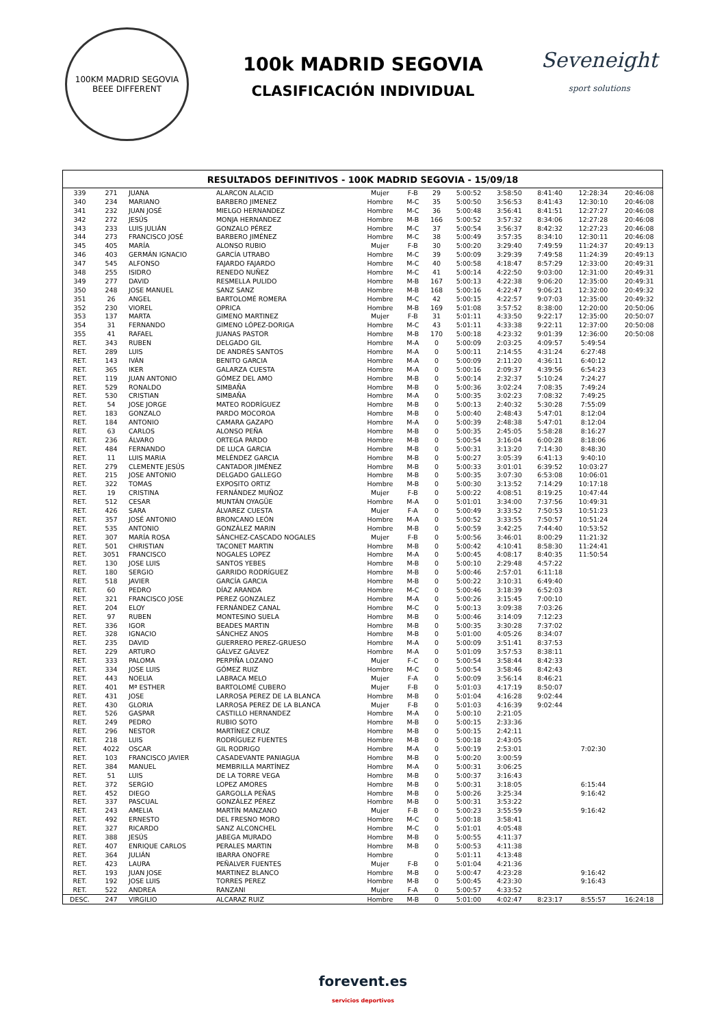100KM MADRID SEGOVIA
BEEE DIFFERENT
100k MADRID SEGOVIA
CLASIFICACIÓN INDIVIDUAL
Seveneight
sport solutions
RESULTADOS DEFINITIVOS - 100K MADRID SEGOVIA - 15/09/18
| 339 | 271 | JUANA | ALARCON ALACID | Mujer | F-B | 29 | 5:00:52 | 3:58:50 | 8:41:40 | 12:28:34 | 20:46:08 |
| 340 | 234 | MARIANO | BARBERO JIMENEZ | Hombre | M-C | 35 | 5:00:50 | 3:56:53 | 8:41:43 | 12:30:10 | 20:46:08 |
| 341 | 232 | JUAN JOSÉ | MIELGO HERNANDEZ | Hombre | M-C | 36 | 5:00:48 | 3:56:41 | 8:41:51 | 12:27:27 | 20:46:08 |
| 342 | 272 | JESÚS | MONJA HERNANDEZ | Hombre | M-B | 166 | 5:00:52 | 3:57:32 | 8:34:06 | 12:27:28 | 20:46:08 |
| 343 | 233 | LUIS JULIÁN | GONZALO PÉREZ | Hombre | M-C | 37 | 5:00:54 | 3:56:37 | 8:42:32 | 12:27:23 | 20:46:08 |
| 344 | 273 | FRANCISCO JOSÉ | BARBERO JIMÉNEZ | Hombre | M-C | 38 | 5:00:49 | 3:57:35 | 8:34:10 | 12:30:11 | 20:46:08 |
| 345 | 405 | MARÍA | ALONSO RUBIO | Mujer | F-B | 30 | 5:00:20 | 3:29:40 | 7:49:59 | 11:24:37 | 20:49:13 |
| 346 | 403 | GERMÁN IGNACIO | GARCÍA UTRABO | Hombre | M-C | 39 | 5:00:09 | 3:29:39 | 7:49:58 | 11:24:39 | 20:49:13 |
| 347 | 545 | ALFONSO | FAJARDO FAJARDO | Hombre | M-C | 40 | 5:00:58 | 4:18:47 | 8:57:29 | 12:33:00 | 20:49:31 |
| 348 | 255 | ISIDRO | RENEDO NUÑEZ | Hombre | M-C | 41 | 5:00:14 | 4:22:50 | 9:03:00 | 12:31:00 | 20:49:31 |
| 349 | 277 | DAVID | RESMELLA PULIDO | Hombre | M-B | 167 | 5:00:13 | 4:22:38 | 9:06:20 | 12:35:00 | 20:49:31 |
| 350 | 248 | JOSE MANUEL | SANZ SANZ | Hombre | M-B | 168 | 5:00:16 | 4:22:47 | 9:06:21 | 12:32:00 | 20:49:32 |
| 351 | 26 | ANGEL | BARTOLOMÉ ROMERA | Hombre | M-C | 42 | 5:00:15 | 4:22:57 | 9:07:03 | 12:35:00 | 20:49:32 |
| 352 | 230 | VIOREL | OPRICA | Hombre | M-B | 169 | 5:01:08 | 3:57:52 | 8:38:00 | 12:20:00 | 20:50:06 |
| 353 | 137 | MARTA | GIMENO MARTINEZ | Mujer | F-B | 31 | 5:01:11 | 4:33:50 | 9:22:17 | 12:35:00 | 20:50:07 |
| 354 | 31 | FERNANDO | GIMENO LÓPEZ-DORIGA | Hombre | M-C | 43 | 5:01:11 | 4:33:38 | 9:22:11 | 12:37:00 | 20:50:08 |
| 355 | 41 | RAFAEL | JUANAS PASTOR | Hombre | M-B | 170 | 5:00:18 | 4:23:32 | 9:01:39 | 12:36:00 | 20:50:08 |
| RET. | 343 | RUBEN | DELGADO GIL | Hombre | M-A | 0 | 5:00:09 | 2:03:25 | 4:09:57 | 5:49:54 | |
| RET. | 289 | LUIS | DE ANDRÉS SANTOS | Hombre | M-A | 0 | 5:00:11 | 2:14:55 | 4:31:24 | 6:27:48 | |
| RET. | 143 | IVÁN | BENITO GARCIA | Hombre | M-A | 0 | 5:00:09 | 2:11:20 | 4:36:11 | 6:40:12 | |
| RET. | 365 | IKER | GALARZA CUESTA | Hombre | M-A | 0 | 5:00:16 | 2:09:37 | 4:39:56 | 6:54:23 | |
| RET. | 119 | JUAN ANTONIO | GÓMEZ DEL AMO | Hombre | M-B | 0 | 5:00:14 | 2:32:37 | 5:10:24 | 7:24:27 | |
| RET. | 529 | RONALDO | SIMBAÑA | Hombre | M-B | 0 | 5:00:36 | 3:02:24 | 7:08:35 | 7:49:24 | |
| RET. | 530 | CRISTIAN | SIMBAÑA | Hombre | M-A | 0 | 5:00:35 | 3:02:23 | 7:08:32 | 7:49:25 | |
| RET. | 54 | JOSE JORGE | MATEO RODRÍGUEZ | Hombre | M-B | 0 | 5:00:13 | 2:40:32 | 5:30:28 | 7:55:09 | |
| RET. | 183 | GONZALO | PARDO MOCOROA | Hombre | M-B | 0 | 5:00:40 | 2:48:43 | 5:47:01 | 8:12:04 | |
| RET. | 184 | ANTONIO | CAMARA GAZAPO | Hombre | M-A | 0 | 5:00:39 | 2:48:38 | 5:47:01 | 8:12:04 | |
| RET. | 63 | CARLOS | ALONSO PEÑA | Hombre | M-B | 0 | 5:00:35 | 2:45:05 | 5:58:28 | 8:16:27 | |
| RET. | 236 | ÁLVARO | ORTEGA PARDO | Hombre | M-B | 0 | 5:00:54 | 3:16:04 | 6:00:28 | 8:18:06 | |
| RET. | 484 | FERNANDO | DE LUCA GARCIA | Hombre | M-B | 0 | 5:00:31 | 3:13:20 | 7:14:30 | 8:48:30 | |
| RET. | 11 | LUIS MARIA | MELÉNDEZ GARCIA | Hombre | M-B | 0 | 5:00:27 | 3:05:39 | 6:41:13 | 9:40:10 | |
| RET. | 279 | CLEMENTE JESÚS | CANTADOR JIMÉNEZ | Hombre | M-B | 0 | 5:00:33 | 3:01:01 | 6:39:52 | 10:03:27 | |
| RET. | 215 | JOSE ANTONIO | DELGADO GALLEGO | Hombre | M-B | 0 | 5:00:35 | 3:07:30 | 6:53:08 | 10:06:01 | |
| RET. | 322 | TOMAS | EXPOSITO ORTIZ | Hombre | M-B | 0 | 5:00:30 | 3:13:52 | 7:14:29 | 10:17:18 | |
| RET. | 19 | CRISTINA | FERNÁNDEZ MUÑOZ | Mujer | F-B | 0 | 5:00:22 | 4:08:51 | 8:19:25 | 10:47:44 | |
| RET. | 512 | CESAR | MUNTÁN OYAGÜE | Hombre | M-A | 0 | 5:01:01 | 3:34:00 | 7:37:56 | 10:49:31 | |
| RET. | 426 | SARA | ÁLVAREZ CUESTA | Mujer | F-A | 0 | 5:00:49 | 3:33:52 | 7:50:53 | 10:51:23 | |
| RET. | 357 | JOSÉ ANTONIO | BRONCANO LEÓN | Hombre | M-A | 0 | 5:00:52 | 3:33:55 | 7:50:57 | 10:51:24 | |
| RET. | 535 | ANTONIO | GONZÁLEZ MARIN | Hombre | M-B | 0 | 5:00:59 | 3:42:25 | 7:44:40 | 10:53:52 | |
| RET. | 307 | MARÍA ROSA | SÁNCHEZ-CASCADO NOGALES | Mujer | F-B | 0 | 5:00:56 | 3:46:01 | 8:00:29 | 11:21:32 | |
| RET. | 501 | CHRISTIAN | TACONET MARTIN | Hombre | M-B | 0 | 5:00:42 | 4:10:41 | 8:58:30 | 11:24:41 | |
| RET. | 3051 | FRANCISCO | NOGALES LOPEZ | Hombre | M-A | 0 | 5:00:45 | 4:08:17 | 8:40:35 | 11:50:54 | |
| RET. | 130 | JOSE LUIS | SANTOS YEBES | Hombre | M-B | 0 | 5:00:10 | 2:29:48 | 4:57:22 | | |
| RET. | 180 | SERGIO | GARRIDO RODRÍGUEZ | Hombre | M-B | 0 | 5:00:46 | 2:57:01 | 6:11:18 | | |
| RET. | 518 | JAVIER | GARCÍA GARCIA | Hombre | M-B | 0 | 5:00:22 | 3:10:31 | 6:49:40 | | |
| RET. | 60 | PEDRO | DÍAZ ARANDA | Hombre | M-C | 0 | 5:00:46 | 3:18:39 | 6:52:03 | | |
| RET. | 321 | FRANCISCO JOSE | PEREZ GONZALEZ | Hombre | M-A | 0 | 5:00:26 | 3:15:45 | 7:00:10 | | |
| RET. | 204 | ELOY | FERNÁNDEZ CANAL | Hombre | M-C | 0 | 5:00:13 | 3:09:38 | 7:03:26 | | |
| RET. | 97 | RUBEN | MONTESINO SUELA | Hombre | M-B | 0 | 5:00:46 | 3:14:09 | 7:12:23 | | |
| RET. | 336 | IGOR | BEADES MARTIN | Hombre | M-B | 0 | 5:00:35 | 3:30:28 | 7:37:02 | | |
| RET. | 328 | IGNACIO | SÁNCHEZ ANOS | Hombre | M-B | 0 | 5:01:00 | 4:05:26 | 8:34:07 | | |
| RET. | 235 | DAVID | GUERRERO PEREZ-GRUESO | Hombre | M-A | 0 | 5:00:09 | 3:51:41 | 8:37:53 | | |
| RET. | 229 | ARTURO | GÁLVEZ GÁLVEZ | Hombre | M-A | 0 | 5:01:09 | 3:57:53 | 8:38:11 | | |
| RET. | 333 | PALOMA | PERPIÑA LOZANO | Mujer | F-C | 0 | 5:00:54 | 3:58:44 | 8:42:33 | | |
| RET. | 334 | JOSE LUIS | GÓMEZ RUIZ | Hombre | M-C | 0 | 5:00:54 | 3:58:46 | 8:42:43 | | |
| RET. | 443 | NOELIA | LABRACA MELO | Mujer | F-A | 0 | 5:00:09 | 3:56:14 | 8:46:21 | | |
| RET. | 401 | Mª ESTHER | BARTOLOMÉ CUBERO | Mujer | F-B | 0 | 5:01:03 | 4:17:19 | 8:50:07 | | |
| RET. | 431 | JOSE | LARROSA PEREZ DE LA BLANCA | Hombre | M-B | 0 | 5:01:04 | 4:16:28 | 9:02:44 | | |
| RET. | 430 | GLORIA | LARROSA PEREZ DE LA BLANCA | Mujer | F-B | 0 | 5:01:03 | 4:16:39 | 9:02:44 | | |
| RET. | 526 | GASPAR | CASTILLO HERNANDEZ | Hombre | M-A | 0 | 5:00:10 | 2:21:05 | | | |
| RET. | 249 | PEDRO | RUBIO SOTO | Hombre | M-B | 0 | 5:00:15 | 2:33:36 | | | |
| RET. | 296 | NESTOR | MARTÍNEZ CRUZ | Hombre | M-B | 0 | 5:00:15 | 2:42:11 | | | |
| RET. | 218 | LUIS | RODRÍGUEZ FUENTES | Hombre | M-B | 0 | 5:00:18 | 2:43:05 | | | |
| RET. | 4022 | OSCAR | GIL RODRIGO | Hombre | M-A | 0 | 5:00:19 | 2:53:01 | | 7:02:30 | |
| RET. | 103 | FRANCISCO JAVIER | CASADEVANTE PANIAGUA | Hombre | M-B | 0 | 5:00:20 | 3:00:59 | | | |
| RET. | 384 | MANUEL | MEMBRILLA MARTÍNEZ | Hombre | M-A | 0 | 5:00:31 | 3:06:25 | | | |
| RET. | 51 | LUIS | DE LA TORRE VEGA | Hombre | M-B | 0 | 5:00:37 | 3:16:43 | | | |
| RET. | 372 | SERGIO | LOPEZ AMORES | Hombre | M-B | 0 | 5:00:31 | 3:18:05 | | 6:15:44 | |
| RET. | 452 | DIEGO | GARGOLLA PEÑAS | Hombre | M-B | 0 | 5:00:26 | 3:25:34 | | 9:16:42 | |
| RET. | 337 | PASCUAL | GONZÁLEZ PÉREZ | Hombre | M-B | 0 | 5:00:31 | 3:53:22 | | | |
| RET. | 243 | AMELIA | MARTÍN MANZANO | Mujer | F-B | 0 | 5:00:23 | 3:55:59 | | 9:16:42 | |
| RET. | 492 | ERNESTO | DEL FRESNO MORO | Hombre | M-C | 0 | 5:00:18 | 3:58:41 | | | |
| RET. | 327 | RICARDO | SANZ ALCONCHEL | Hombre | M-C | 0 | 5:01:01 | 4:05:48 | | | |
| RET. | 388 | JESÚS | JABEGA MURADO | Hombre | M-B | 0 | 5:00:55 | 4:11:37 | | | |
| RET. | 407 | ENRIQUE CARLOS | PERALES MARTIN | Hombre | M-B | 0 | 5:00:53 | 4:11:38 | | | |
| RET. | 364 | JULIÁN | IBARRA ONOFRE | Hombre | | 0 | 5:01:11 | 4:13:48 | | | |
| RET. | 423 | LAURA | PEÑALVER FUENTES | Mujer | F-B | 0 | 5:01:04 | 4:21:36 | | | |
| RET. | 193 | JUAN JOSE | MARTINEZ BLANCO | Hombre | M-B | 0 | 5:00:47 | 4:23:28 | | 9:16:42 | |
| RET. | 192 | JOSE LUIS | TORRES PEREZ | Hombre | M-B | 0 | 5:00:45 | 4:23:30 | | 9:16:43 | |
| RET. | 522 | ANDREA | RANZANI | Mujer | F-A | 0 | 5:00:57 | 4:33:52 | | | |
| DESC. | 247 | VIRGILIO | ALCARAZ RUIZ | Hombre | M-B | 0 | 5:01:00 | 4:02:47 | 8:23:17 | 8:55:57 | 16:24:18 |
forevent.es
servicios deportivos